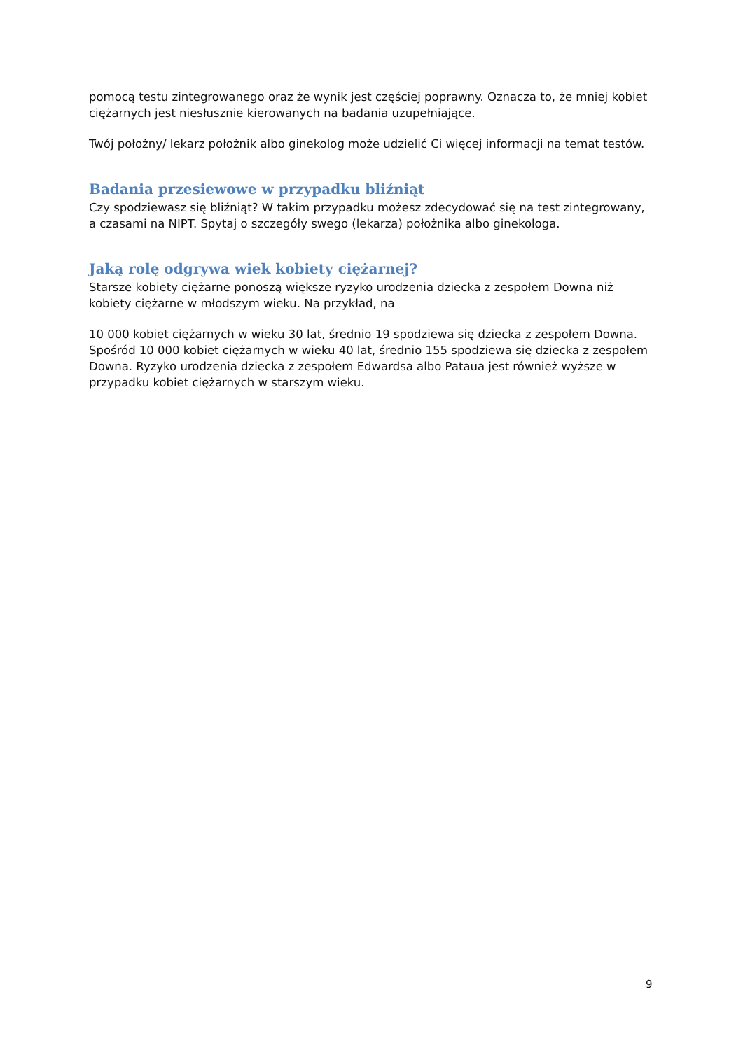pomocą testu zintegrowanego oraz że wynik jest częściej poprawny. Oznacza to, że mniej kobiet ciężarnych jest niesłusznie kierowanych na badania uzupełniające.
Twój położny/ lekarz położnik albo ginekolog może udzielić Ci więcej informacji na temat testów.
Badania przesiewowe w przypadku bliźniąt
Czy spodziewasz się bliźniąt? W takim przypadku możesz zdecydować się na test zintegrowany, a czasami na NIPT. Spytaj o szczegóły swego (lekarza) położnika albo ginekologa.
Jaką rolę odgrywa wiek kobiety ciężarnej?
Starsze kobiety ciężarne ponoszą większe ryzyko urodzenia dziecka z zespołem Downa niż kobiety ciężarne w młodszym wieku. Na przykład, na
10 000 kobiet ciężarnych w wieku 30 lat, średnio 19 spodziewa się dziecka z zespołem Downa. Spośród 10 000 kobiet ciężarnych w wieku 40 lat, średnio 155 spodziewa się dziecka z zespołem Downa. Ryzyko urodzenia dziecka z zespołem Edwardsa albo Pataua jest również wyższe w przypadku kobiet ciężarnych w starszym wieku.
9